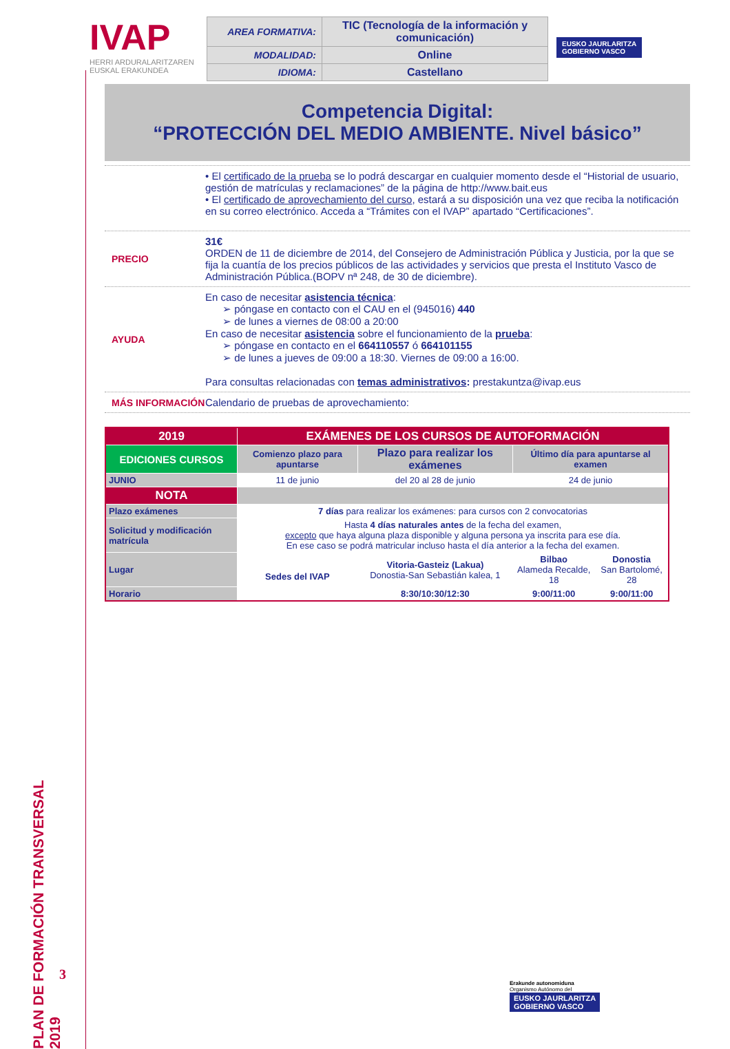PLAN DE FORMACIÓN TRANSVERSAL 2019
3
IVAP
HERRI ARDURALARITZAREN
EUSKAL ERAKUNDEA
| AREA FORMATIVA: | TIC (Tecnología de la información y comunicación) |
| MODALIDAD: | Online |
| IDIOMA: | Castellano |
EUSKO JAURLARITZA
GOBIERNO VASCO
Competencia Digital:
“PROTECCIÓN DEL MEDIO AMBIENTE. Nivel básico”
• El certificado de la prueba se lo podrá descargar en cualquier momento desde el “Historial de usuario, gestión de matrículas y reclamaciones” de la página de http://www.bait.eus
• El certificado de aprovechamiento del curso, estará a su disposición una vez que reciba la notificación en su correo electrónico. Acceda a “Trámites con el IVAP” apartado “Certificaciones”.
PRECIO 31€
ORDEN de 11 de diciembre de 2014, del Consejero de Administración Pública y Justicia, por la que se fija la cuantía de los precios públicos de las actividades y servicios que presta el Instituto Vasco de Administración Pública.(BOPV nª 248, de 30 de diciembre).
AYUDA En caso de necesitar asistencia técnica:
➢ póngase en contacto con el CAU en el (945016) 440
➢ de lunes a viernes de 08:00 a 20:00
En caso de necesitar asistencia sobre el funcionamiento de la prueba:
➢ póngase en contacto en el 664110557 ó 664101155
➢ de lunes a jueves de 09:00 a 18:30. Viernes de 09:00 a 16:00.
Para consultas relacionadas con temas administrativos: prestakuntza@ivap.eus
MÁS INFORMACIÓN Calendario de pruebas de aprovechamiento:
| 2019 | EXÁMENES DE LOS CURSOS DE AUTOFORMACIÓN | | | |
| --- | --- | --- | --- | --- |
| EDICIONES CURSOS | Comienzo plazo para apuntarse | Plazo para realizar los exámenes | Último día para apuntarse al examen | |
| JUNIO | 11 de junio | del 20 al 28 de junio | 24 de junio | |
| NOTA | | | | |
| Plazo exámenes | 7 días para realizar los exámenes: para cursos con 2 convocatorias | | | |
| Solicitud y modificación matrícula | Hasta 4 días naturales antes de la fecha del examen, excepto que haya alguna plaza disponible y alguna persona ya inscrita para ese día. En ese caso se podrá matricular incluso hasta el día anterior a la fecha del examen. | | | |
| Lugar | Sedes del IVAP | Vitoria-Gasteiz (Lakua) Donostia-San Sebastián kalea, 1 | Bilbao Alameda Recalde, 18 | Donostia San Bartolomé, 28 |
| Horario | | 8:30/10:30/12:30 | 9:00/11:00 | 9:00/11:00 |
Erakunde autonomiduna
Organismo Autónomo del
EUSKO JAURLARITZA
GOBIERNO VASCO